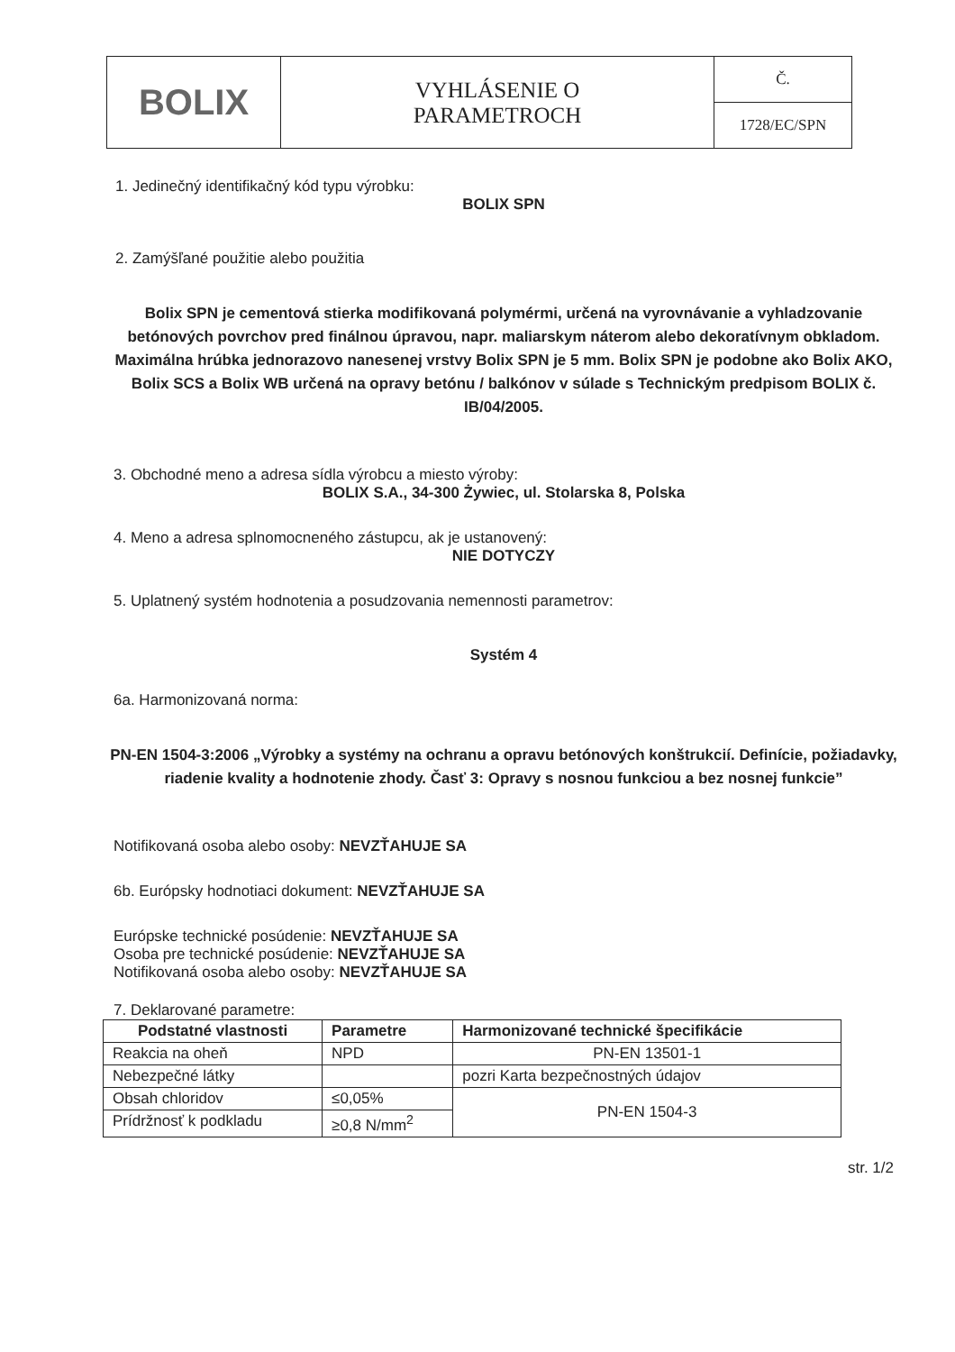| BOLIX | VYHLÁSENIE O PARAMETROCH | Č. |
| | | 1728/EC/SPN |
1. Jedinečný identifikačný kód typu výrobku:
BOLIX SPN
2. Zamýšľané použitie alebo použitia
Bolix SPN je cementová stierka modifikovaná polymérmi, určená na vyrovnávanie a vyhladzovanie betónových povrchov pred finálnou úpravou, napr. maliarskym náterom alebo dekoratívnym obkladom. Maximálna hrúbka jednorazovo nanesenej vrstvy Bolix SPN je 5 mm. Bolix SPN je podobne ako Bolix AKO, Bolix SCS a Bolix WB určená na opravy betónu / balkónov v súlade s Technickým predpisom BOLIX č. IB/04/2005.
3. Obchodné meno a adresa sídla výrobcu a miesto výroby:
BOLIX S.A., 34-300 Żywiec, ul. Stolarska 8, Polska
4. Meno a adresa splnomocneného zástupcu, ak je ustanovený:
NIE DOTYCZY
5. Uplatnený systém hodnotenia a posudzovania nemennosti parametrov:
Systém 4
6a. Harmonizovaná norma:
PN-EN 1504-3:2006 „Výrobky a systémy na ochranu a opravu betónových konštrukcií. Definície, požiadavky, riadenie kvality a hodnotenie zhody. Časť 3: Opravy s nosnou funkciou a bez nosnej funkcie”
Notifikovaná osoba alebo osoby: NEVZŤAHUJE SA
6b. Európsky hodnotiaci dokument: NEVZŤAHUJE SA
Európske technické posúdenie: NEVZŤAHUJE SA
Osoba pre technické posúdenie: NEVZŤAHUJE SA
Notifikovaná osoba alebo osoby: NEVZŤAHUJE SA
7. Deklarované parametre:
| Podstatné vlastnosti | Parametre | Harmonizované technické špecifikácie |
| --- | --- | --- |
| Reakcia na oheň | NPD | PN-EN 13501-1 |
| Nebezpečné látky | | pozri Karta bezpečnostných údajov |
| Obsah chloridov | ≤0,05% | PN-EN 1504-3 |
| Prídržnosť k podkladu | ≥0,8 N/mm<sup>2</sup> | |
str. 1/2